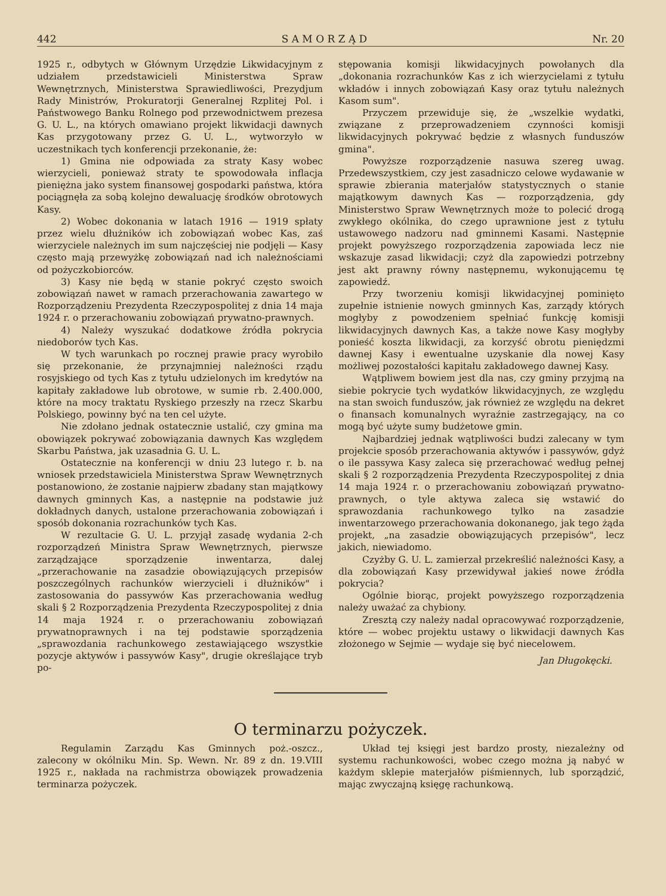442 S A M O R Z Ą D Nr. 20
1925 r., odbytych w Głównym Urzędzie Likwidacyjnym z udziałem przedstawicieli Ministerstwa Spraw Wewnętrznych, Ministerstwa Sprawiedliwości, Prezydjum Rady Ministrów, Prokuratorji Generalnej Rzplitej Pol. i Państwowego Banku Rolnego pod przewodnictwem prezesa G. U. L., na których omawiano projekt likwidacji dawnych Kas przygotowany przez G. U. L., wytworzyło w uczestnikach tych konferencji przekonanie, że:
1) Gmina nie odpowiada za straty Kasy wobec wierzycieli, ponieważ straty te spowodowała inflacja pieniężna jako system finansowej gospodarki państwa, która pociągnęła za sobą kolejno dewaluację środków obrotowych Kasy.
2) Wobec dokonania w latach 1916 — 1919 spłaty przez wielu dłużników ich zobowiązań wobec Kas, zaś wierzyciele należnych im sum najczęściej nie podjęli — Kasy często mają przewyżkę zobowiązań nad ich należnościami od pożyczkobiorców.
3) Kasy nie będą w stanie pokryć często swoich zobowiązań nawet w ramach przerachowania zawartego w Rozporządzeniu Prezydenta Rzeczypospolitej z dnia 14 maja 1924 r. o przerachowaniu zobowiązań prywatno-prawnych.
4) Należy wyszukać dodatkowe źródła pokrycia niedoborów tych Kas.
W tych warunkach po rocznej prawie pracy wyrobiło się przekonanie, że przynajmniej należności rządu rosyjskiego od tych Kas z tytułu udzielonych im kredytów na kapitały zakładowe lub obrotowe, w sumie rb. 2.400.000, które na mocy traktatu Ryskiego przeszły na rzecz Skarbu Polskiego, powinny być na ten cel użyte.
Nie zdołano jednak ostatecznie ustalić, czy gmina ma obowiązek pokrywać zobowiązania dawnych Kas względem Skarbu Państwa, jak uzasadnia G. U. L.
Ostatecznie na konferencji w dniu 23 lutego r. b. na wniosek przedstawiciela Ministerstwa Spraw Wewnętrznych postanowiono, że zostanie najpierw zbadany stan majątkowy dawnych gminnych Kas, a następnie na podstawie już dokładnych danych, ustalone przerachowania zobowiązań i sposób dokonania rozrachunków tych Kas.
W rezultacie G. U. L. przyjął zasadę wydania 2-ch rozporządzeń Ministra Spraw Wewnętrznych, pierwsze zarządzające sporządzenie inwentarza, dalej „przerachowanie na zasadzie obowiązujących przepisów poszczególnych rachunków wierzycieli i dłużników" i zastosowania do passywów Kas przerachowania według skali § 2 Rozporządzenia Prezydenta Rzeczypospolitej z dnia 14 maja 1924 r. o przerachowaniu zobowiązań prywatnoprawnych i na tej podstawie sporządzenia „sprawozdania rachunkowego zestawiającego wszystkie pozycje aktywów i passywów Kasy", drugie określające tryb po-
stępowania komisji likwidacyjnych powołanych dla „dokonania rozrachunków Kas z ich wierzycielami z tytułu wkładów i innych zobowiązań Kasy oraz tytułu należnych Kasom sum".
Przyczem przewiduje się, że „wszelkie wydatki, związane z przeprowadzeniem czynności komisji likwidacyjnych pokrywać będzie z własnych funduszów gmina".
Powyższe rozporządzenie nasuwa szereg uwag. Przedewszystkiem, czy jest zasadniczo celowe wydawanie w sprawie zbierania materjałów statystycznych o stanie majątkowym dawnych Kas — rozporządzenia, gdy Ministerstwo Spraw Wewnętrznych może to polecić drogą zwykłego okólnika, do czego uprawnione jest z tytułu ustawowego nadzoru nad gminnemi Kasami. Następnie projekt powyższego rozporządzenia zapowiada lecz nie wskazuje zasad likwidacji; czyż dla zapowiedzi potrzebny jest akt prawny równy następnemu, wykonującemu tę zapowiedź.
Przy tworzeniu komisji likwidacyjnej pominięto zupełnie istnienie nowych gminnych Kas, zarządy których mogłyby z powodzeniem spełniać funkcję komisji likwidacyjnych dawnych Kas, a także nowe Kasy mogłyby ponieść koszta likwidacji, za korzyść obrotu pieniędzmi dawnej Kasy i ewentualne uzyskanie dla nowej Kasy możliwej pozostałości kapitału zakładowego dawnej Kasy.
Wątpliwem bowiem jest dla nas, czy gminy przyjmą na siebie pokrycie tych wydatków likwidacyjnych, ze względu na stan swoich funduszów, jak również ze względu na dekret o finansach komunalnych wyraźnie zastrzegający, na co mogą być użyte sumy budżetowe gmin.
Najbardziej jednak wątpliwości budzi zalecany w tym projekcie sposób przerachowania aktywów i passywów, gdyż o ile passywa Kasy zaleca się przerachować według pełnej skali § 2 rozporządzenia Prezydenta Rzeczypospolitej z dnia 14 maja 1924 r. o przerachowaniu zobowiązań prywatno-prawnych, o tyle aktywa zaleca się wstawić do sprawozdania rachunkowego tylko na zasadzie inwentarzowego przerachowania dokonanego, jak tego żąda projekt, „na zasadzie obowiązujących przepisów", lecz jakich, niewiadomo.
Czyżby G. U. L. zamierzał przekreślić należności Kasy, a dla zobowiązań Kasy przewidywał jakieś nowe źródła pokrycia?
Ogólnie biorąc, projekt powyższego rozporządzenia należy uważać za chybiony.
Zresztą czy należy nadal opracowywać rozporządzenie, które — wobec projektu ustawy o likwidacji dawnych Kas złożonego w Sejmie — wydaje się być niecelowem.
Jan Długokęcki.
O terminarzu pożyczek.
Regulamin Zarządu Kas Gminnych poż.-oszcz., zalecony w okólniku Min. Sp. Wewn. Nr. 89 z dn. 19.VIII 1925 r., nakłada na rachmistrza obowiązek prowadzenia terminarza pożyczek.
Układ tej księgi jest bardzo prosty, niezależny od systemu rachunkowości, wobec czego można ją nabyć w każdym sklepie materjałów piśmiennych, lub sporządzić, mając zwyczajną księgę rachunkową.